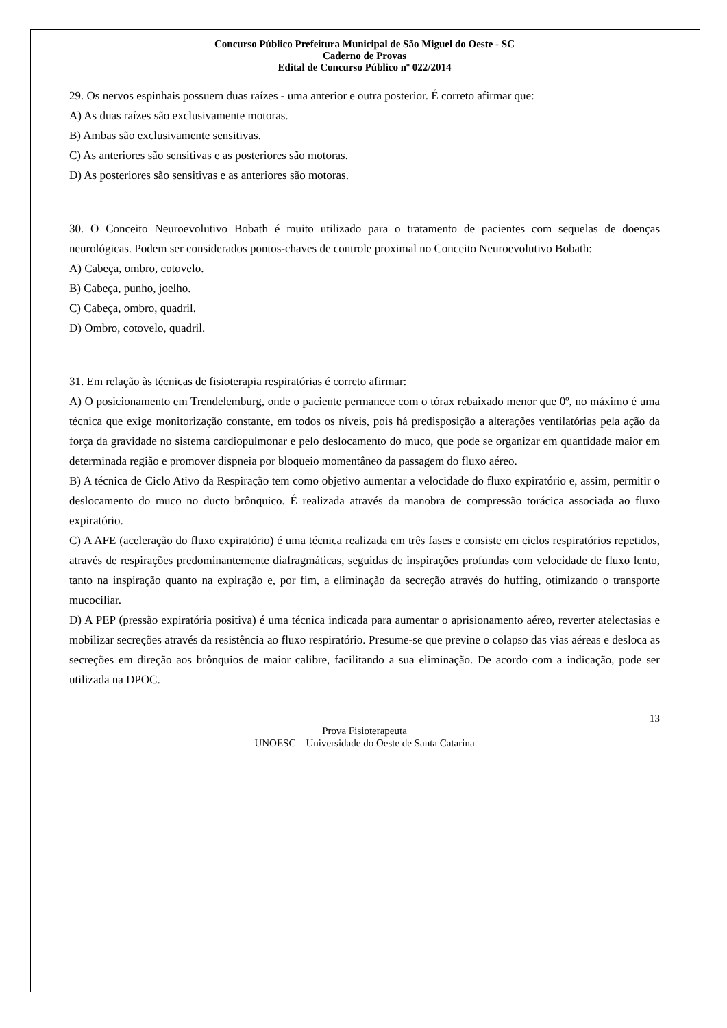Concurso Público Prefeitura Municipal de São Miguel do Oeste - SC
Caderno de Provas
Edital de Concurso Público nº 022/2014
29. Os nervos espinhais possuem duas raízes - uma anterior e outra posterior. É correto afirmar que:
A) As duas raízes são exclusivamente motoras.
B) Ambas são exclusivamente sensitivas.
C) As anteriores são sensitivas e as posteriores são motoras.
D) As posteriores são sensitivas e as anteriores são motoras.
30. O Conceito Neuroevolutivo Bobath é muito utilizado para o tratamento de pacientes com sequelas de doenças neurológicas. Podem ser considerados pontos-chaves de controle proximal no Conceito Neuroevolutivo Bobath:
A) Cabeça, ombro, cotovelo.
B) Cabeça, punho, joelho.
C) Cabeça, ombro, quadril.
D) Ombro, cotovelo, quadril.
31. Em relação às técnicas de fisioterapia respiratórias é correto afirmar:
A) O posicionamento em Trendelemburg, onde o paciente permanece com o tórax rebaixado menor que 0º, no máximo é uma técnica que exige monitorização constante, em todos os níveis, pois há predisposição a alterações ventilatórias pela ação da força da gravidade no sistema cardiopulmonar e pelo deslocamento do muco, que pode se organizar em quantidade maior em determinada região e promover dispneia por bloqueio momentâneo da passagem do fluxo aéreo.
B) A técnica de Ciclo Ativo da Respiração tem como objetivo aumentar a velocidade do fluxo expiratório e, assim, permitir o deslocamento do muco no ducto brônquico. É realizada através da manobra de compressão torácica associada ao fluxo expiratório.
C) A AFE (aceleração do fluxo expiratório) é uma técnica realizada em três fases e consiste em ciclos respiratórios repetidos, através de respirações predominantemente diafragmáticas, seguidas de inspirações profundas com velocidade de fluxo lento, tanto na inspiração quanto na expiração e, por fim, a eliminação da secreção através do huffing, otimizando o transporte mucociliar.
D) A PEP (pressão expiratória positiva) é uma técnica indicada para aumentar o aprisionamento aéreo, reverter atelectasias e mobilizar secreções através da resistência ao fluxo respiratório. Presume-se que previne o colapso das vias aéreas e desloca as secreções em direção aos brônquios de maior calibre, facilitando a sua eliminação. De acordo com a indicação, pode ser utilizada na DPOC.
13
Prova Fisioterapeuta
UNOESC – Universidade do Oeste de Santa Catarina